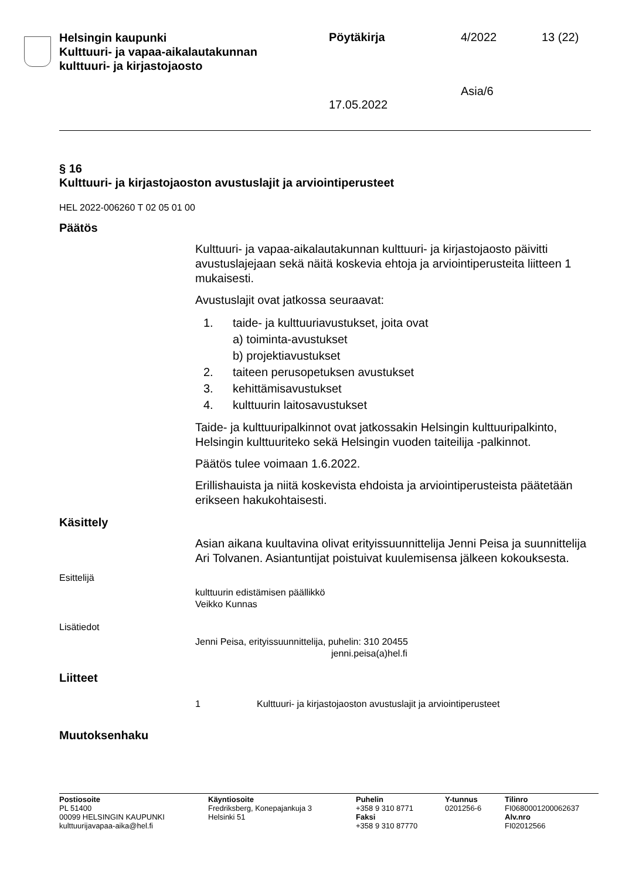Helsingin kaupunki
Kulttuuri- ja vapaa-aikalautakunnan
kulttuuri- ja kirjastojaosto
Pöytäkirja
17.05.2022
4/2022
Asia/6
13 (22)
§ 16
Kulttuuri- ja kirjastojaoston avustuslajit ja arviointiperusteet
HEL 2022-006260 T 02 05 01 00
Päätös
Kulttuuri- ja vapaa-aikalautakunnan kulttuuri- ja kirjastojaosto päivitti avustuslajejaan sekä näitä koskevia ehtoja ja arviointiperusteita liitteen 1 mukaisesti.
Avustuslajit ovat jatkossa seuraavat:
1. taide- ja kulttuuriavustukset, joita ovat
a) toiminta-avustukset
b) projektiavustukset
2. taiteen perusopetuksen avustukset
3. kehittämisavustukset
4. kulttuurin laitosavustukset
Taide- ja kulttuuripalkinnot ovat jatkossakin Helsingin kulttuuripalkinto, Helsingin kulttuuriteko sekä Helsingin vuoden taiteilija -palkinnot.
Päätös tulee voimaan 1.6.2022.
Erillishauista ja niitä koskevista ehdoista ja arviointiperusteista päätetään erikseen hakukohtaisesti.
Käsittely
Asian aikana kuultavina olivat erityissuunnittelija Jenni Peisa ja suunnittelija Ari Tolvanen. Asiantuntijat poistuivat kuulemisensa jälkeen kokouksesta.
Esittelijä
kulttuurin edistämisen päällikkö
Veikko Kunnas
Lisätiedot
Jenni Peisa, erityissuunnittelija, puhelin: 310 20455
jenni.peisa(a)hel.fi
Liitteet
1 Kulttuuri- ja kirjastojaoston avustuslajit ja arviointiperusteet
Muutoksenhaku
Postiosoite
PL 51400
00099 HELSINGIN KAUPUNKI
kulttuurijavapaa-aika@hel.fi
Käyntiosoite
Fredriksberg, Konepajankuja 3
Helsinki 51
Puhelin
+358 9 310 8771
Faksi
+358 9 310 87770
Y-tunnus
0201256-6
Tilinro
FI0680001200062637
Alv.nro
FI02012566